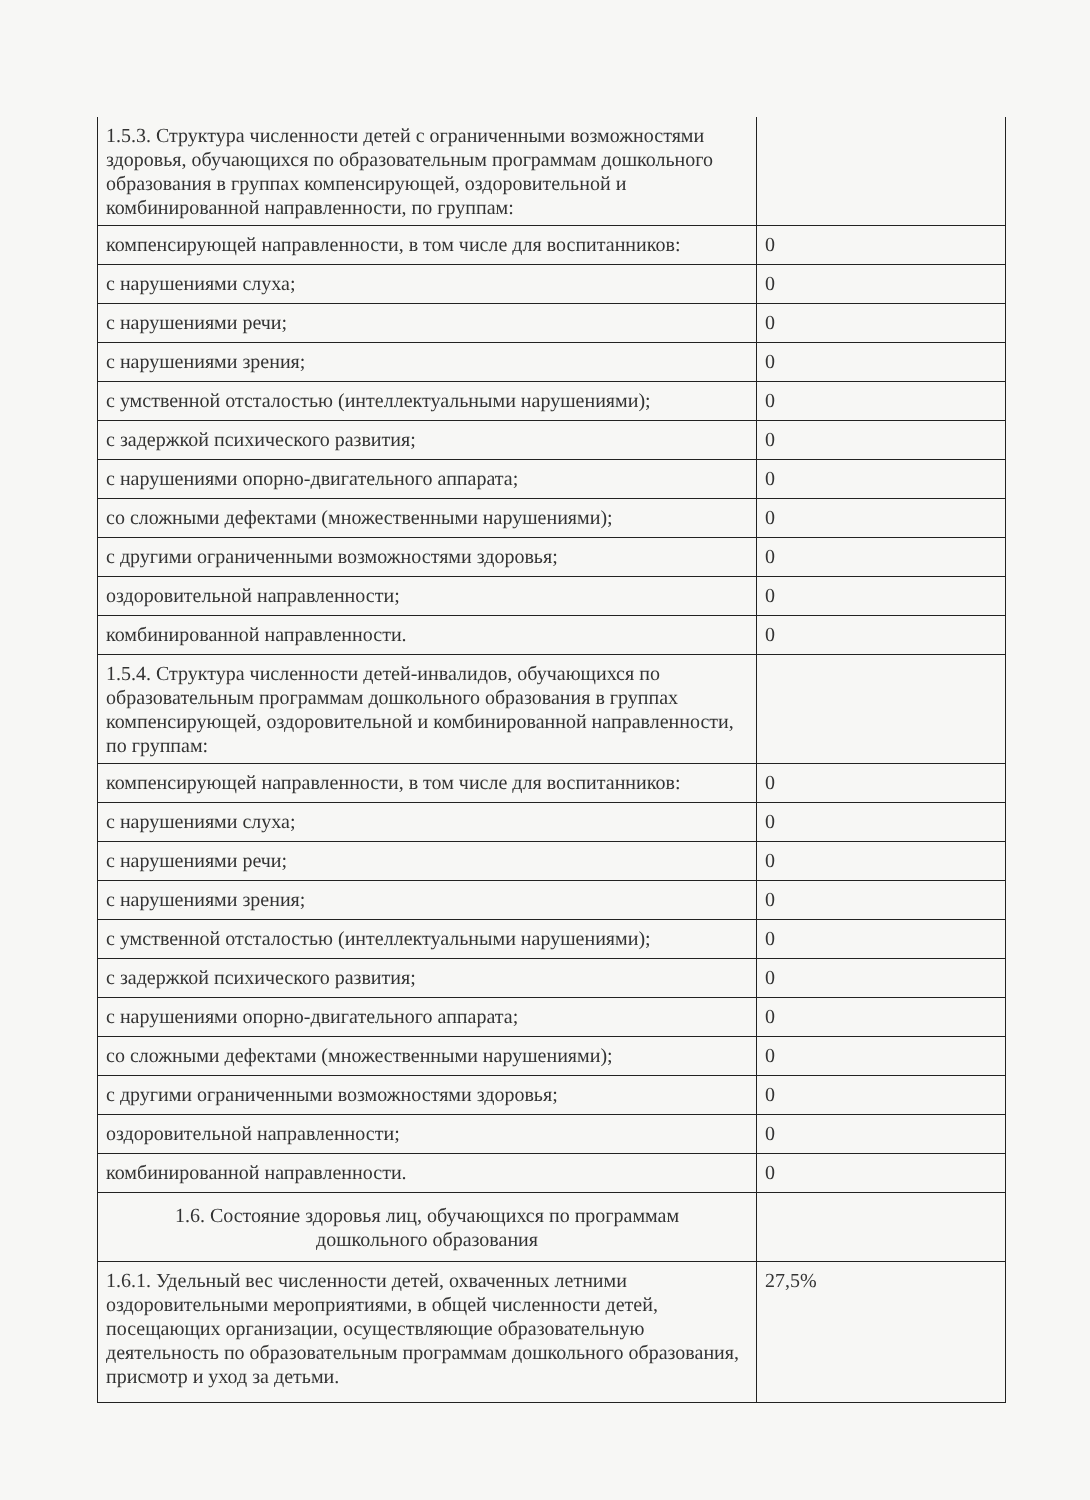| 1.5.3. Структура численности детей с ограниченными возможностями здоровья, обучающихся по образовательным программам дошкольного образования в группах компенсирующей, оздоровительной и комбинированной направленности, по группам: | |
| компенсирующей направленности, в том числе для воспитанников: | 0 |
| с нарушениями слуха; | 0 |
| с нарушениями речи; | 0 |
| с нарушениями зрения; | 0 |
| с умственной отсталостью (интеллектуальными нарушениями); | 0 |
| с задержкой психического развития; | 0 |
| с нарушениями опорно-двигательного аппарата; | 0 |
| со сложными дефектами (множественными нарушениями); | 0 |
| с другими ограниченными возможностями здоровья; | 0 |
| оздоровительной направленности; | 0 |
| комбинированной направленности. | 0 |
| 1.5.4. Структура численности детей-инвалидов, обучающихся по образовательным программам дошкольного образования в группах компенсирующей, оздоровительной и комбинированной направленности, по группам: | |
| компенсирующей направленности, в том числе для воспитанников: | 0 |
| с нарушениями слуха; | 0 |
| с нарушениями речи; | 0 |
| с нарушениями зрения; | 0 |
| с умственной отсталостью (интеллектуальными нарушениями); | 0 |
| с задержкой психического развития; | 0 |
| с нарушениями опорно-двигательного аппарата; | 0 |
| со сложными дефектами (множественными нарушениями); | 0 |
| с другими ограниченными возможностями здоровья; | 0 |
| оздоровительной направленности; | 0 |
| комбинированной направленности. | 0 |
| 1.6. Состояние здоровья лиц, обучающихся по программам дошкольного образования | |
| 1.6.1. Удельный вес численности детей, охваченных летними оздоровительными мероприятиями, в общей численности детей, посещающих организации, осуществляющие образовательную деятельность по образовательным программам дошкольного образования, присмотр и уход за детьми. | 27,5% |